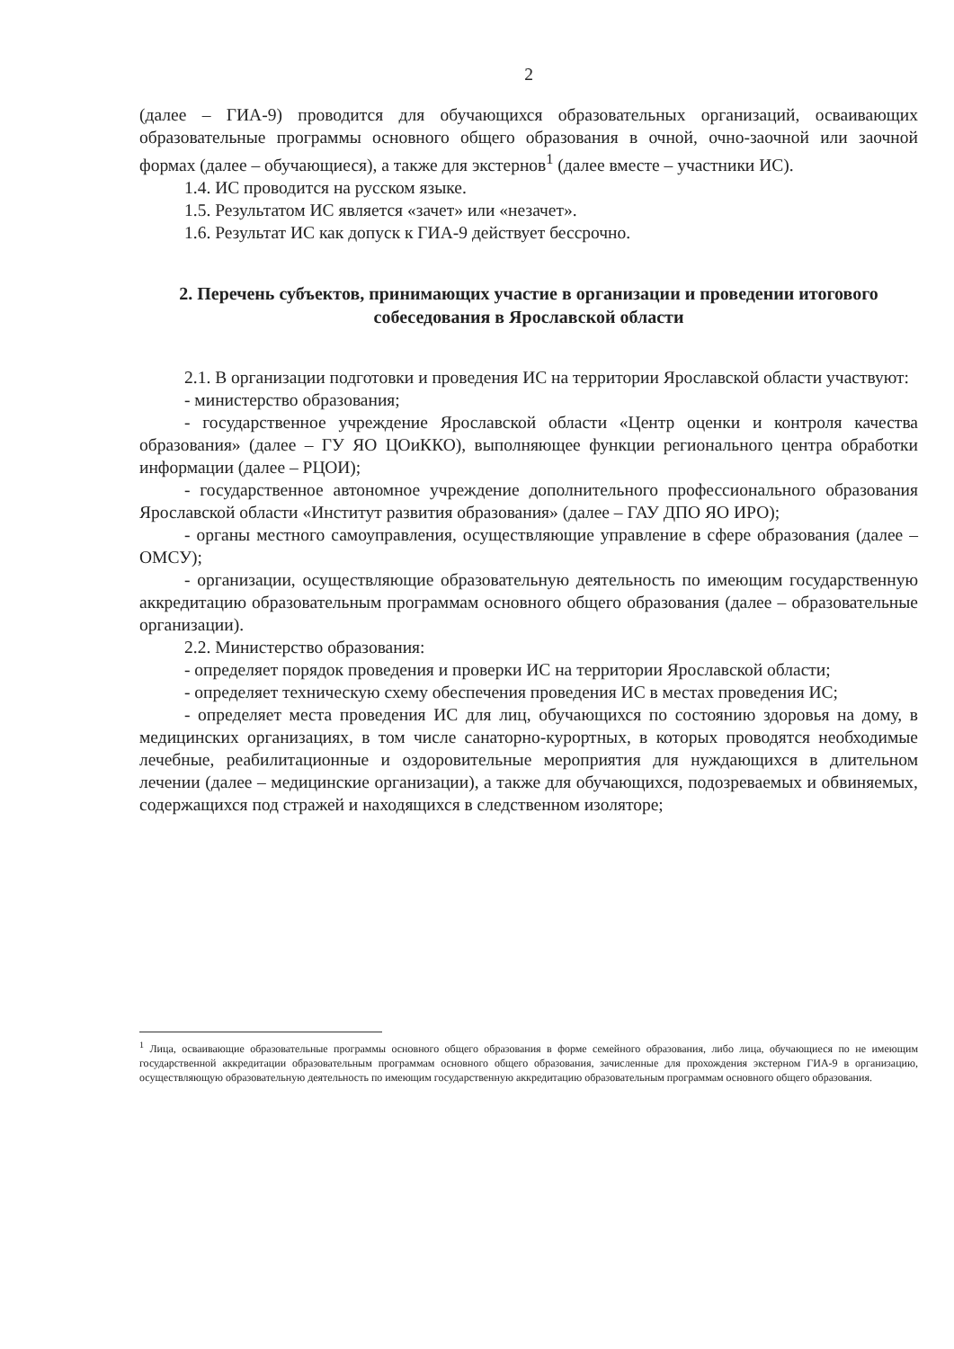2
(далее – ГИА-9) проводится для обучающихся образовательных организаций, осваивающих образовательные программы основного общего образования в очной, очно-заочной или заочной формах (далее – обучающиеся), а также для экстернов<sup>1</sup> (далее вместе – участники ИС).
1.4. ИС проводится на русском языке.
1.5. Результатом ИС является «зачет» или «незачет».
1.6. Результат ИС как допуск к ГИА-9 действует бессрочно.
2. Перечень субъектов, принимающих участие в организации и проведении итогового собеседования в Ярославской области
2.1. В организации подготовки и проведения ИС на территории Ярославской области участвуют:
- министерство образования;
- государственное учреждение Ярославской области «Центр оценки и контроля качества образования» (далее – ГУ ЯО ЦОиККО), выполняющее функции регионального центра обработки информации (далее – РЦОИ);
- государственное автономное учреждение дополнительного профессионального образования Ярославской области «Институт развития образования» (далее – ГАУ ДПО ЯО ИРО);
- органы местного самоуправления, осуществляющие управление в сфере образования (далее – ОМСУ);
- организации, осуществляющие образовательную деятельность по имеющим государственную аккредитацию образовательным программам основного общего образования (далее – образовательные организации).
2.2. Министерство образования:
- определяет порядок проведения и проверки ИС на территории Ярославской области;
- определяет техническую схему обеспечения проведения ИС в местах проведения ИС;
- определяет места проведения ИС для лиц, обучающихся по состоянию здоровья на дому, в медицинских организациях, в том числе санаторно-курортных, в которых проводятся необходимые лечебные, реабилитационные и оздоровительные мероприятия для нуждающихся в длительном лечении (далее – медицинские организации), а также для обучающихся, подозреваемых и обвиняемых, содержащихся под стражей и находящихся в следственном изоляторе;
<sup>1</sup> Лица, осваивающие образовательные программы основного общего образования в форме семейного образования, либо лица, обучающиеся по не имеющим государственной аккредитации образовательным программам основного общего образования, зачисленные для прохождения экстерном ГИА-9 в организацию, осуществляющую образовательную деятельность по имеющим государственную аккредитацию образовательным программам основного общего образования.